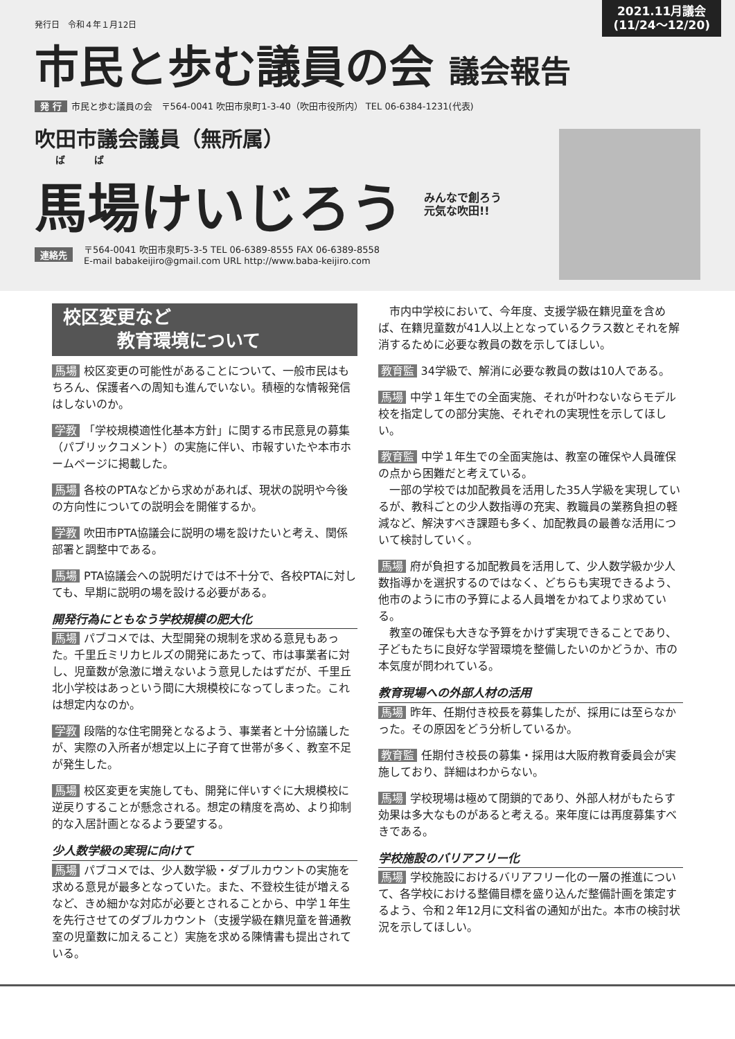発行日　令和４年１月12日
2021.11月議会
(11/24〜12/20)
市民と歩む議員の会 議会報告
発 行 市民と歩む議員の会　〒564-0041 吹田市泉町1-3-40（吹田市役所内） TEL 06-6384-1231(代表)
吹田市議会議員（無所属）
ば　　　ば
馬場けいじろう みんなで創ろう
元気な吹田!!
連絡先
〒564-0041 吹田市泉町5-3-5 TEL 06-6389-8555 FAX 06-6389-8558
E-mail babakeijiro@gmail.com URL http://www.baba-keijiro.com
校区変更など
　　　教育環境について
馬場 校区変更の可能性があることについて、一般市民はもちろん、保護者への周知も進んでいない。積極的な情報発信はしないのか。
学教 「学校規模適性化基本方針」に関する市民意見の募集（パブリックコメント）の実施に伴い、市報すいたや本市ホームページに掲載した。
馬場 各校のPTAなどから求めがあれば、現状の説明や今後の方向性についての説明会を開催するか。
学教 吹田市PTA協議会に説明の場を設けたいと考え、関係部署と調整中である。
馬場 PTA協議会への説明だけでは不十分で、各校PTAに対しても、早期に説明の場を設ける必要がある。
開発行為にともなう学校規模の肥大化
馬場 パブコメでは、大型開発の規制を求める意見もあった。千里丘ミリカヒルズの開発にあたって、市は事業者に対し、児童数が急激に増えないよう意見したはずだが、千里丘北小学校はあっという間に大規模校になってしまった。これは想定内なのか。
学教 段階的な住宅開発となるよう、事業者と十分協議したが、実際の入所者が想定以上に子育て世帯が多く、教室不足が発生した。
馬場 校区変更を実施しても、開発に伴いすぐに大規模校に逆戻りすることが懸念される。想定の精度を高め、より抑制的な入居計画となるよう要望する。
少人数学級の実現に向けて
馬場 パブコメでは、少人数学級・ダブルカウントの実施を求める意見が最多となっていた。また、不登校生徒が増えるなど、きめ細かな対応が必要とされることから、中学１年生を先行させてのダブルカウント（支援学級在籍児童を普通教室の児童数に加えること）実施を求める陳情書も提出されている。
　市内中学校において、今年度、支援学級在籍児童を含めば、在籍児童数が41人以上となっているクラス数とそれを解消するために必要な教員の数を示してほしい。
教育監 34学級で、解消に必要な教員の数は10人である。
馬場 中学１年生での全面実施、それが叶わないならモデル校を指定しての部分実施、それぞれの実現性を示してほしい。
教育監 中学１年生での全面実施は、教室の確保や人員確保の点から困難だと考えている。
　一部の学校では加配教員を活用した35人学級を実現しているが、教科ごとの少人数指導の充実、教職員の業務負担の軽減など、解決すべき課題も多く、加配教員の最善な活用について検討していく。
馬場 府が負担する加配教員を活用して、少人数学級か少人数指導かを選択するのではなく、どちらも実現できるよう、他市のように市の予算による人員増をかねてより求めている。
　教室の確保も大きな予算をかけず実現できることであり、子どもたちに良好な学習環境を整備したいのかどうか、市の本気度が問われている。
教育現場への外部人材の活用
馬場 昨年、任期付き校長を募集したが、採用には至らなかった。その原因をどう分析しているか。
教育監 任期付き校長の募集・採用は大阪府教育委員会が実施しており、詳細はわからない。
馬場 学校現場は極めて閉鎖的であり、外部人材がもたらす効果は多大なものがあると考える。来年度には再度募集すべきである。
学校施設のバリアフリー化
馬場 学校施設におけるバリアフリー化の一層の推進について、各学校における整備目標を盛り込んだ整備計画を策定するよう、令和２年12月に文科省の通知が出た。本市の検討状況を示してほしい。